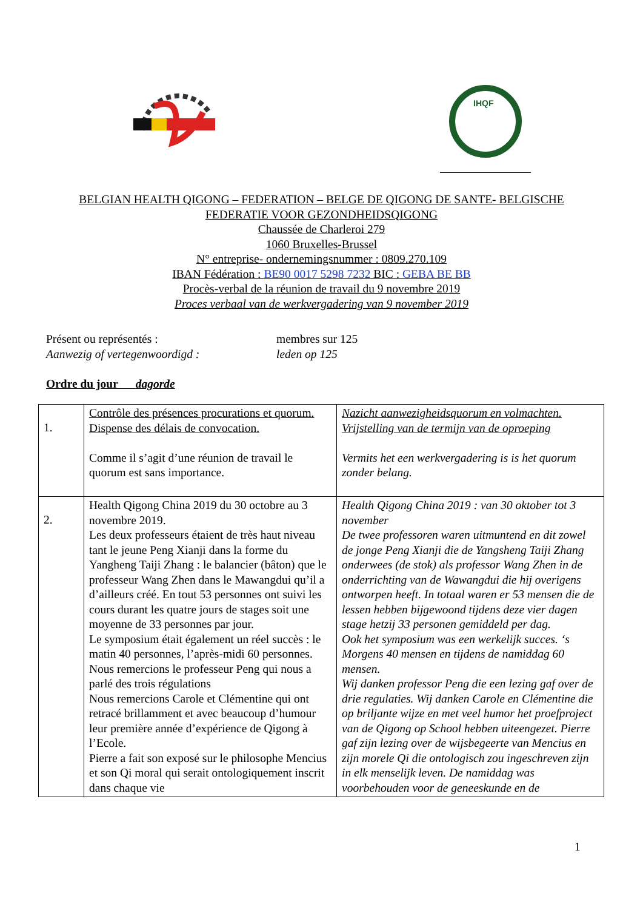IHQF
BELGIAN HEALTH QIGONG – FEDERATION – BELGE DE QIGONG DE SANTE- BELGISCHE
FEDERATIE VOOR GEZONDHEIDSQIGONG
Chaussée de Charleroi 279
1060 Bruxelles-Brussel
N° entreprise- ondernemingsnummer : 0809.270.109
IBAN Fédération : BE90 0017 5298 7232 BIC : GEBA BE BB
Procès-verbal de la réunion de travail du 9 novembre 2019
Proces verbaal van de werkvergadering van 9 november 2019
Présent ou représentés :
membres sur 125
Aanwezig of vertegenwoordigd :
leden op 125
Ordre du jour dagorde
| 1. | Contrôle des présences procurations et quorum. Dispense des délais de convocation. Comme il s’agit d’une réunion de travail le quorum est sans importance. | Nazicht aanwezigheidsquorum en volmachten. Vrijstelling van de termijn van de oproeping Vermits het een werkvergadering is is het quorum zonder belang. |
| 2. | Health Qigong China 2019 du 30 octobre au 3 novembre 2019. Les deux professeurs étaient de très haut niveau tant le jeune Peng Xianji dans la forme du Yangheng Taiji Zhang : le balancier (bâton) que le professeur Wang Zhen dans le Mawangdui qu’il a d’ailleurs créé. En tout 53 personnes ont suivi les cours durant les quatre jours de stages soit une moyenne de 33 personnes par jour. Le symposium était également un réel succès : le matin 40 personnes, l’après-midi 60 personnes. Nous remercions le professeur Peng qui nous a parlé des trois régulations Nous remercions Carole et Clémentine qui ont retracé brillamment et avec beaucoup d’humour leur première année d’expérience de Qigong à l’Ecole. Pierre a fait son exposé sur le philosophe Mencius et son Qi moral qui serait ontologiquement inscrit dans chaque vie | Health Qigong China 2019 : van 30 oktober tot 3 november De twee professoren waren uitmuntend en dit zowel de jonge Peng Xianji die de Yangsheng Taiji Zhang onderwees (de stok) als professor Wang Zhen in de onderrichting van de Wawangdui die hij overigens ontworpen heeft. In totaal waren er 53 mensen die de lessen hebben bijgewoond tijdens deze vier dagen stage hetzij 33 personen gemiddeld per dag. Ook het symposium was een werkelijk succes. ‘s Morgens 40 mensen en tijdens de namiddag 60 mensen. Wij danken professor Peng die een lezing gaf over de drie regulaties. Wij danken Carole en Clémentine die op briljante wijze en met veel humor het proefproject van de Qigong op School hebben uiteengezet. Pierre gaf zijn lezing over de wijsbegeerte van Mencius en zijn morele Qi die ontologisch zou ingeschreven zijn in elk menselijk leven. De namiddag was voorbehouden voor de geneeskunde en de |
1